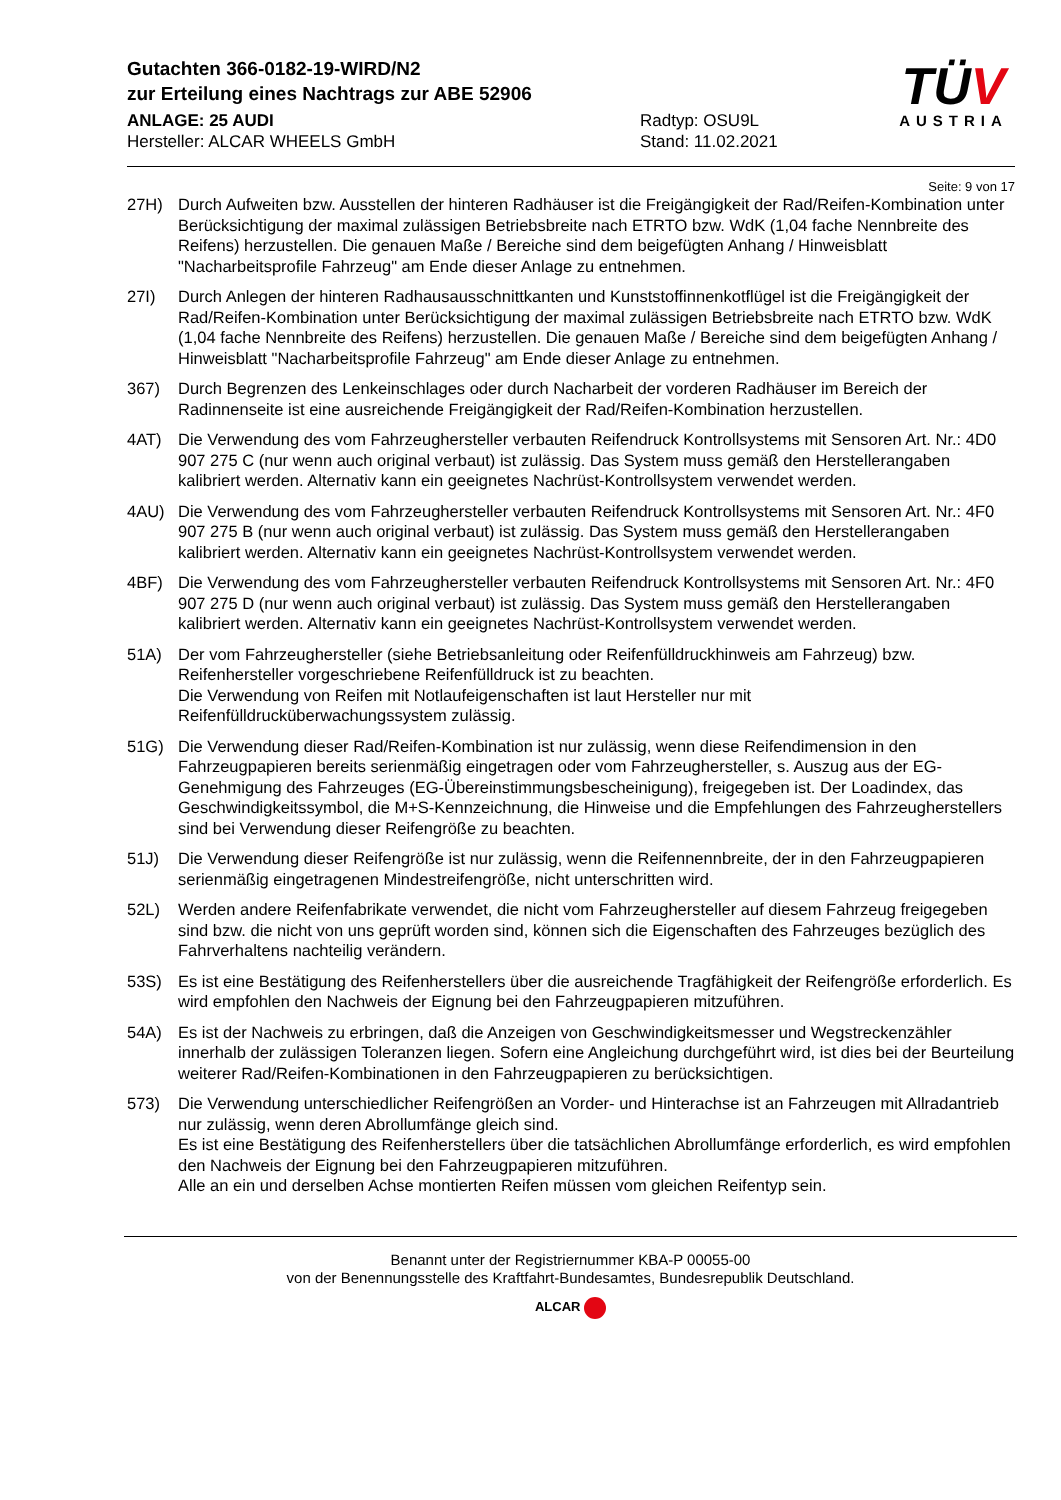Gutachten 366-0182-19-WIRD/N2
zur Erteilung eines Nachtrags zur ABE 52906
ANLAGE: 25 AUDI
Hersteller: ALCAR WHEELS GmbH
Radtyp: OSU9L
Stand: 11.02.2021
TÜV
AUSTRIA
Seite: 9 von 17
27H) Durch Aufweiten bzw. Ausstellen der hinteren Radhäuser ist die Freigängigkeit der Rad/Reifen-Kombination unter Berücksichtigung der maximal zulässigen Betriebsbreite nach ETRTO bzw. WdK (1,04 fache Nennbreite des Reifens) herzustellen. Die genauen Maße / Bereiche sind dem beigefügten Anhang / Hinweisblatt "Nacharbeitsprofile Fahrzeug" am Ende dieser Anlage zu entnehmen.
27I) Durch Anlegen der hinteren Radhausausschnittkanten und Kunststoffinnenkotflügel ist die Freigängigkeit der Rad/Reifen-Kombination unter Berücksichtigung der maximal zulässigen Betriebsbreite nach ETRTO bzw. WdK (1,04 fache Nennbreite des Reifens) herzustellen. Die genauen Maße / Bereiche sind dem beigefügten Anhang / Hinweisblatt "Nacharbeitsprofile Fahrzeug" am Ende dieser Anlage zu entnehmen.
367) Durch Begrenzen des Lenkeinschlages oder durch Nacharbeit der vorderen Radhäuser im Bereich der Radinnenseite ist eine ausreichende Freigängigkeit der Rad/Reifen-Kombination herzustellen.
4AT) Die Verwendung des vom Fahrzeughersteller verbauten Reifendruck Kontrollsystems mit Sensoren Art. Nr.: 4D0 907 275 C (nur wenn auch original verbaut) ist zulässig. Das System muss gemäß den Herstellerangaben kalibriert werden. Alternativ kann ein geeignetes Nachrüst-Kontrollsystem verwendet werden.
4AU) Die Verwendung des vom Fahrzeughersteller verbauten Reifendruck Kontrollsystems mit Sensoren Art. Nr.: 4F0 907 275 B (nur wenn auch original verbaut) ist zulässig. Das System muss gemäß den Herstellerangaben kalibriert werden. Alternativ kann ein geeignetes Nachrüst-Kontrollsystem verwendet werden.
4BF) Die Verwendung des vom Fahrzeughersteller verbauten Reifendruck Kontrollsystems mit Sensoren Art. Nr.: 4F0 907 275 D (nur wenn auch original verbaut) ist zulässig. Das System muss gemäß den Herstellerangaben kalibriert werden. Alternativ kann ein geeignetes Nachrüst-Kontrollsystem verwendet werden.
51A) Der vom Fahrzeughersteller (siehe Betriebsanleitung oder Reifenfülldruckhinweis am Fahrzeug) bzw. Reifenhersteller vorgeschriebene Reifenfülldruck ist zu beachten.
Die Verwendung von Reifen mit Notlaufeigenschaften ist laut Hersteller nur mit Reifenfülldrucküberwachungssystem zulässig.
51G) Die Verwendung dieser Rad/Reifen-Kombination ist nur zulässig, wenn diese Reifendimension in den Fahrzeugpapieren bereits serienmäßig eingetragen oder vom Fahrzeughersteller, s. Auszug aus der EG-Genehmigung des Fahrzeuges (EG-Übereinstimmungsbescheinigung), freigegeben ist. Der Loadindex, das Geschwindigkeitssymbol, die M+S-Kennzeichnung, die Hinweise und die Empfehlungen des Fahrzeugherstellers sind bei Verwendung dieser Reifengröße zu beachten.
51J) Die Verwendung dieser Reifengröße ist nur zulässig, wenn die Reifennennbreite, der in den Fahrzeugpapieren serienmäßig eingetragenen Mindestreifengröße, nicht unterschritten wird.
52L) Werden andere Reifenfabrikate verwendet, die nicht vom Fahrzeughersteller auf diesem Fahrzeug freigegeben sind bzw. die nicht von uns geprüft worden sind, können sich die Eigenschaften des Fahrzeuges bezüglich des Fahrverhaltens nachteilig verändern.
53S) Es ist eine Bestätigung des Reifenherstellers über die ausreichende Tragfähigkeit der Reifengröße erforderlich. Es wird empfohlen den Nachweis der Eignung bei den Fahrzeugpapieren mitzuführen.
54A) Es ist der Nachweis zu erbringen, daß die Anzeigen von Geschwindigkeitsmesser und Wegstreckenzähler innerhalb der zulässigen Toleranzen liegen. Sofern eine Angleichung durchgeführt wird, ist dies bei der Beurteilung weiterer Rad/Reifen-Kombinationen in den Fahrzeugpapieren zu berücksichtigen.
573) Die Verwendung unterschiedlicher Reifengrößen an Vorder- und Hinterachse ist an Fahrzeugen mit Allradantrieb nur zulässig, wenn deren Abrollumfänge gleich sind.
Es ist eine Bestätigung des Reifenherstellers über die tatsächlichen Abrollumfänge erforderlich, es wird empfohlen den Nachweis der Eignung bei den Fahrzeugpapieren mitzuführen.
Alle an ein und derselben Achse montierten Reifen müssen vom gleichen Reifentyp sein.
Benannt unter der Registriernummer KBA-P 00055-00
von der Benennungsstelle des Kraftfahrt-Bundesamtes, Bundesrepublik Deutschland.
ALCAR